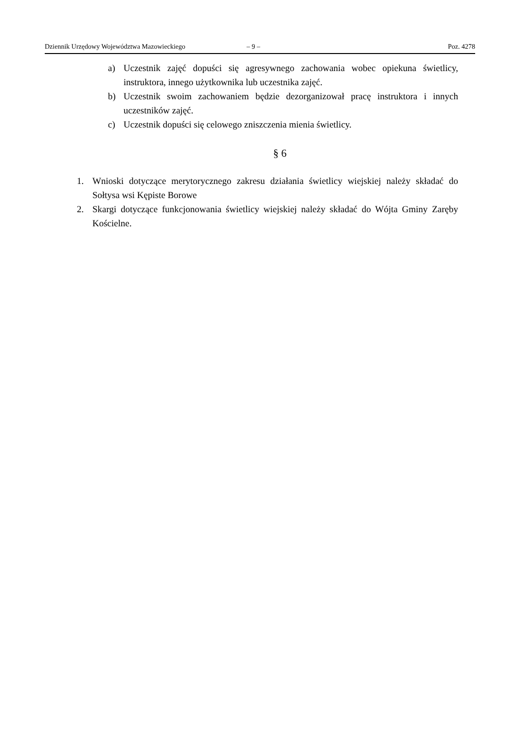Dziennik Urzędowy Województwa Mazowieckiego – 9 – Poz. 4278
a) Uczestnik zajęć dopuści się agresywnego zachowania wobec opiekuna świetlicy, instruktora, innego użytkownika lub uczestnika zajęć.
b) Uczestnik swoim zachowaniem będzie dezorganizował pracę instruktora i innych uczestników zajęć.
c) Uczestnik dopuści się celowego zniszczenia mienia świetlicy.
§ 6
1. Wnioski dotyczące merytorycznego zakresu działania świetlicy wiejskiej należy składać do Sołtysa wsi Kępiste Borowe
2. Skargi dotyczące funkcjonowania świetlicy wiejskiej należy składać do Wójta Gminy Zaręby Kościelne.